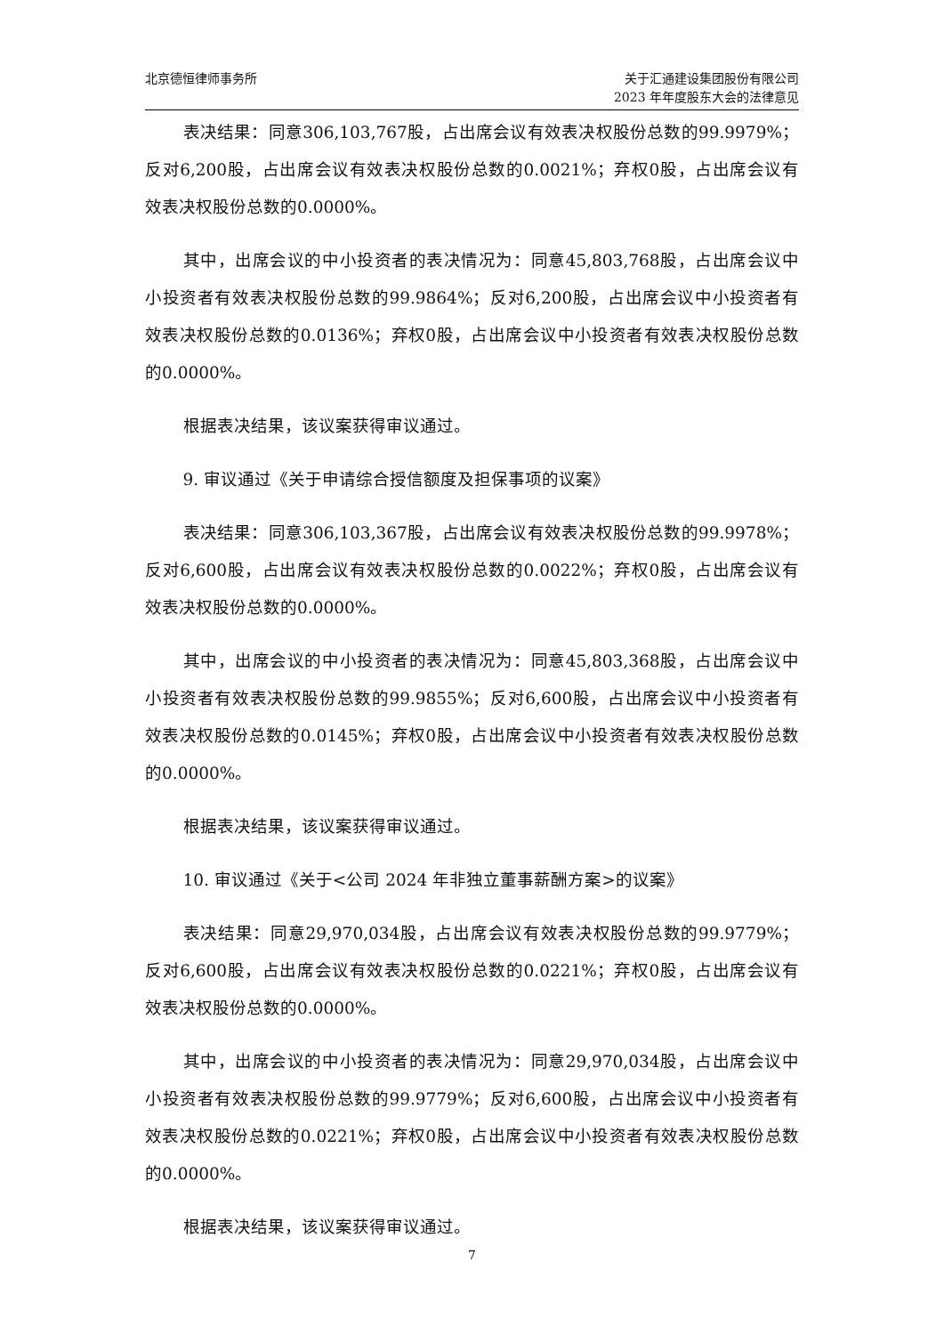北京德恒律师事务所 关于汇通建设集团股份有限公司
2023 年年度股东大会的法律意见
表决结果：同意306,103,767股，占出席会议有效表决权股份总数的99.9979%；反对6,200股，占出席会议有效表决权股份总数的0.0021%；弃权0股，占出席会议有效表决权股份总数的0.0000%。
其中，出席会议的中小投资者的表决情况为：同意45,803,768股，占出席会议中小投资者有效表决权股份总数的99.9864%；反对6,200股，占出席会议中小投资者有效表决权股份总数的0.0136%；弃权0股，占出席会议中小投资者有效表决权股份总数的0.0000%。
根据表决结果，该议案获得审议通过。
9. 审议通过《关于申请综合授信额度及担保事项的议案》
表决结果：同意306,103,367股，占出席会议有效表决权股份总数的99.9978%；反对6,600股，占出席会议有效表决权股份总数的0.0022%；弃权0股，占出席会议有效表决权股份总数的0.0000%。
其中，出席会议的中小投资者的表决情况为：同意45,803,368股，占出席会议中小投资者有效表决权股份总数的99.9855%；反对6,600股，占出席会议中小投资者有效表决权股份总数的0.0145%；弃权0股，占出席会议中小投资者有效表决权股份总数的0.0000%。
根据表决结果，该议案获得审议通过。
10. 审议通过《关于<公司 2024 年非独立董事薪酬方案>的议案》
表决结果：同意29,970,034股，占出席会议有效表决权股份总数的99.9779%；反对6,600股，占出席会议有效表决权股份总数的0.0221%；弃权0股，占出席会议有效表决权股份总数的0.0000%。
其中，出席会议的中小投资者的表决情况为：同意29,970,034股，占出席会议中小投资者有效表决权股份总数的99.9779%；反对6,600股，占出席会议中小投资者有效表决权股份总数的0.0221%；弃权0股，占出席会议中小投资者有效表决权股份总数的0.0000%。
根据表决结果，该议案获得审议通过。
7